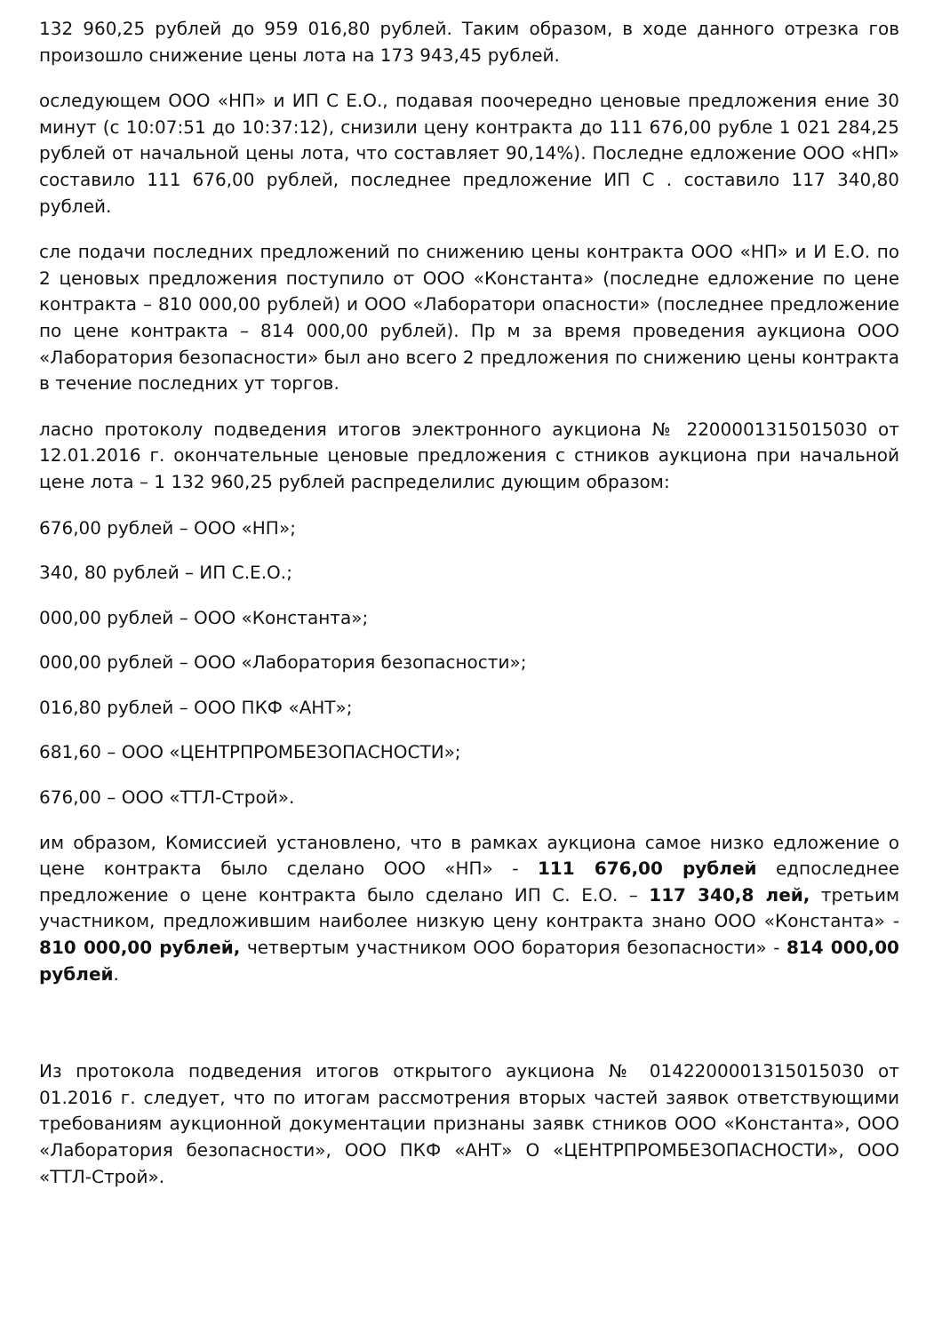132 960,25 рублей до 959 016,80 рублей. Таким образом, в ходе данного отрезка гов произошло снижение цены лота на 173 943,45 рублей.
оследующем ООО «НП» и ИП С Е.О., подавая поочередно ценовые предложения ение 30 минут (с 10:07:51 до 10:37:12), снизили цену контракта до 111 676,00 рубле 1 021 284,25 рублей от начальной цены лота, что составляет 90,14%). Последне едложение ООО «НП» составило 111 676,00 рублей, последнее предложение ИП С . составило 117 340,80 рублей.
сле подачи последних предложений по снижению цены контракта ООО «НП» и И Е.О. по 2 ценовых предложения поступило от ООО «Константа» (последне едложение по цене контракта – 810 000,00 рублей) и ООО «Лаборатори опасности» (последнее предложение по цене контракта – 814 000,00 рублей). Пр м за время проведения аукциона ООО «Лаборатория безопасности» был ано всего 2 предложения по снижению цены контракта в течение последних ут торгов.
ласно протоколу подведения итогов электронного аукциона № 2200001315015030 от 12.01.2016 г. окончательные ценовые предложения с стников аукциона при начальной цене лота – 1 132 960,25 рублей распределилис дующим образом:
676,00 рублей – ООО «НП»;
340, 80 рублей – ИП С.Е.О.;
000,00 рублей – ООО «Константа»;
000,00 рублей – ООО «Лаборатория безопасности»;
016,80 рублей – ООО ПКФ «АНТ»;
681,60 – ООО «ЦЕНТРПРОМБЕЗОПАСНОСТИ»;
676,00 – ООО «ТТЛ-Строй».
им образом, Комиссией установлено, что в рамках аукциона самое низко едложение о цене контракта было сделано ООО «НП» - 111 676,00 рублей едпоследнее предложение о цене контракта было сделано ИП С. Е.О. – 117 340,8 лей, третьим участником, предложившим наиболее низкую цену контракта знано ООО «Константа» - 810 000,00 рублей, четвертым участником ООО боратория безопасности» - 814 000,00 рублей.
Из протокола подведения итогов открытого аукциона № 0142200001315015030 от 01.2016 г. следует, что по итогам рассмотрения вторых частей заявок ответствующими требованиям аукционной документации признаны заявк стников ООО «Константа», ООО «Лаборатория безопасности», ООО ПКФ «АНТ» О «ЦЕНТРПРОМБЕЗОПАСНОСТИ», ООО «ТТЛ-Строй».